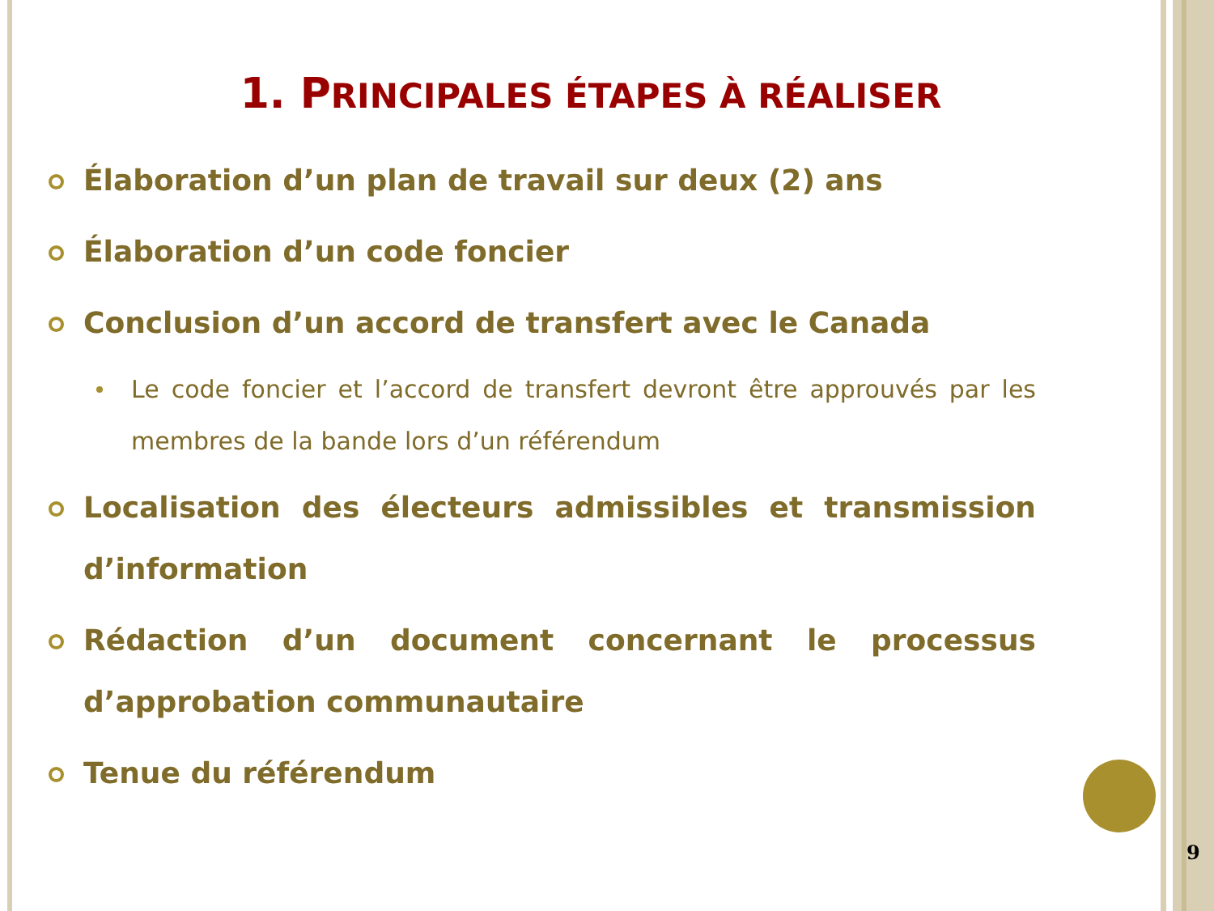1. PRINCIPALES ÉTAPES À RÉALISER
Élaboration d’un plan de travail sur deux (2) ans
Élaboration d’un code foncier
Conclusion d’un accord de transfert avec le Canada
Le code foncier et l’accord de transfert devront être approuvés par les membres de la bande lors d’un référendum
Localisation des électeurs admissibles et transmission d’information
Rédaction d’un document concernant le processus d’approbation communautaire
Tenue du référendum
9